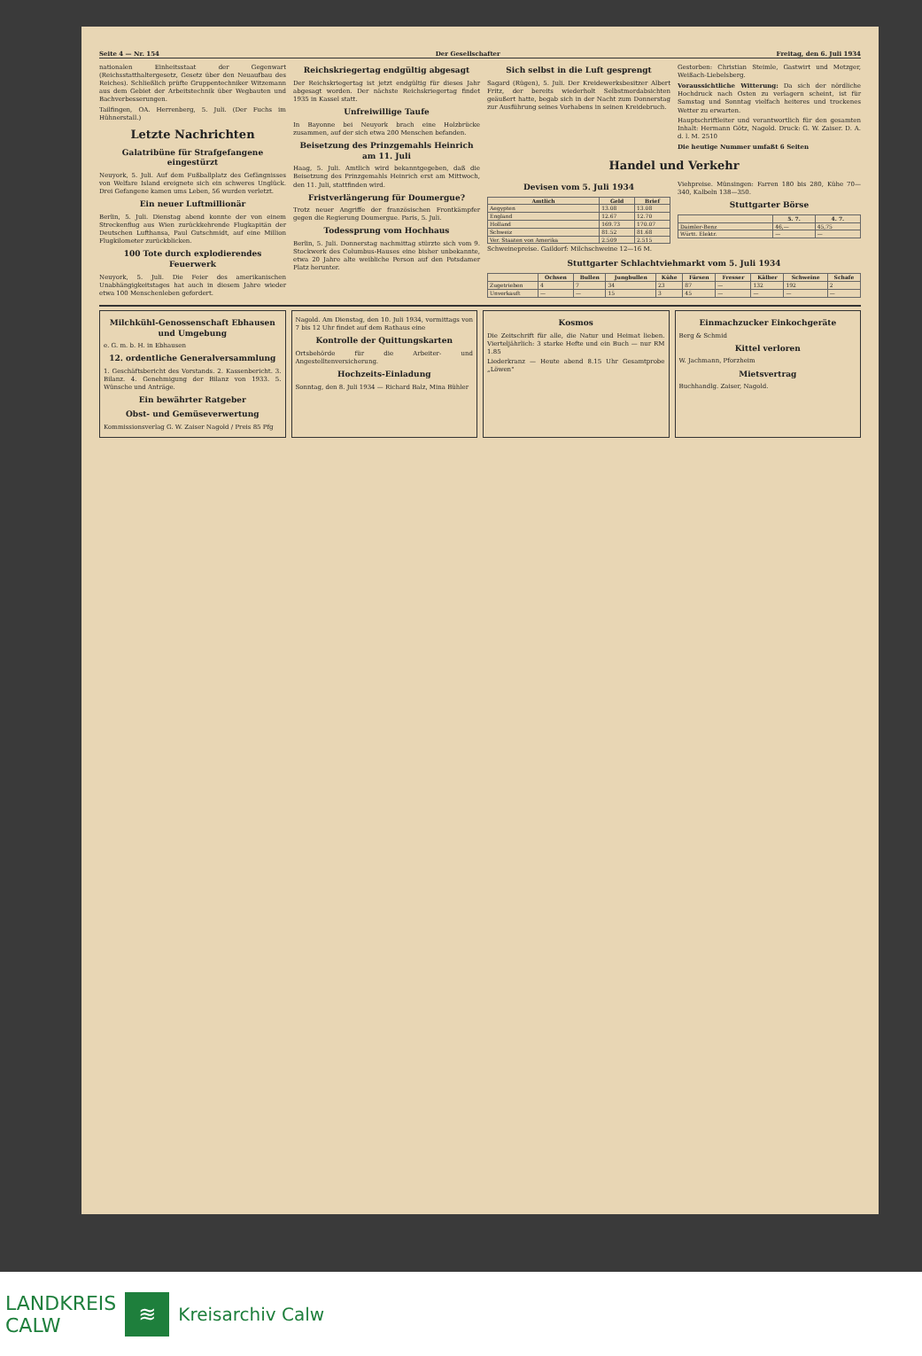Seite 4 — Nr. 154 Der Gesellschafter Freitag, den 6. Juli 1934
nationalen Einheitsstaat der Gegenwart (Reichsstatthaltergesetz, Gesetz über den Neuaufbau des Reiches). Schließlich prüfte Gruppentechniker Witzemann aus dem Gebiet der Arbeitstechnik über Wegbauten und Bachverbesserungen.
Tailfingen, OA. Herrenberg, 5. Juli. (Der Fuchs im Hühnerstall.)
Letzte Nachrichten
Galatribüne für Strafgefangene eingestürzt
Neuyork, 5. Juli. Auf dem Fußballplatz des Gefängnisses von Welfare Island ereignete sich ein schweres Unglück. Drei Gefangene kamen ums Leben, 56 wurden verletzt.
Ein neuer Luftmillionär
Berlin, 5. Juli. Dienstag abend konnte der von einem Streckenflug aus Wien zurückkehrende Flugkapitän der Deutschen Lufthansa, Paul Gutschmidt, auf eine Million Flugkilometer zurückblicken.
100 Tote durch explodierendes Feuerwerk
Neuyork, 5. Juli. Die Feier des amerikanischen Unabhängigkeitstages hat auch in diesem Jahre wieder etwa 100 Menschenleben gefordert.
Reichskriegertag endgültig abgesagt
Der Reichskriegertag ist jetzt endgültig für dieses Jahr abgesagt worden. Der nächste Reichskriegertag findet 1935 in Kassel statt.
Unfreiwillige Taufe
In Bayonne bei Neuyork brach eine Holzbrücke zusammen, auf der sich etwa 200 Menschen befanden.
Beisetzung des Prinzgemahls Heinrich am 11. Juli
Haag, 5. Juli. Amtlich wird bekanntgegeben, daß die Beisetzung des Prinzgemahls Heinrich erst am Mittwoch, den 11. Juli, stattfinden wird.
Fristverlängerung für Doumergue?
Trotz neuer Angriffe der französischen Frontkämpfer gegen die Regierung Doumergue. Paris, 5. Juli.
Todessprung vom Hochhaus
Berlin, 5. Juli. Donnerstag nachmittag stürzte sich vom 9. Stockwerk des Columbus-Hauses eine bisher unbekannte, etwa 20 Jahre alte weibliche Person auf den Potsdamer Platz herunter.
Sich selbst in die Luft gesprengt
Sagard (Rügen), 5. Juli. Der Kreidewerksbesitzer Albert Fritz, der bereits wiederholt Selbstmordabsichten geäußert hatte, begab sich in der Nacht zum Donnerstag zur Ausführung seines Vorhabens in seinen Kreidebruch.
Gestorben: Christian Steimle, Gastwirt und Metzger, Weißach-Liebelsberg.
Voraussichtliche Witterung: Da sich der nördliche Hochdruck nach Osten zu verlagern scheint, ist für Samstag und Sonntag vielfach heiteres und trockenes Wetter zu erwarten.
Hauptschriftleiter und verantwortlich für den gesamten Inhalt: Hermann Götz, Nagold. Druck: G. W. Zaiser. D. A. d. l. M. 2510
Die heutige Nummer umfaßt 6 Seiten
Handel und Verkehr
Devisen vom 5. Juli 1934
| Amtlich | Geld | Brief |
| --- | --- | --- |
| Aegypten | 13.08 | 13.08 |
| England | 12.67 | 12.70 |
| Holland | 169.73 | 170.07 |
| Schweiz | 81.52 | 81.68 |
| Ver. Staaten von Amerika | 2.509 | 2.515 |
Schweinepreise. Gaildorf: Milchschweine 12—16 M.
Viehpreise. Münsingen: Farren 180 bis 280, Kühe 70—340, Kalbeln 138—350.
Stuttgarter Börse
| | 5. 7. | 4. 7. |
| --- | --- | --- |
| Daimler-Benz | 46,— | 45,75 |
| Württ. Elektr. | — | — |
Stuttgarter Schlachtviehmarkt vom 5. Juli 1934
| | Ochsen | Bullen | Jungbullen | Kühe | Färsen | Fresser | Kälber | Schweine | Schafe |
| --- | --- | --- | --- | --- | --- | --- | --- | --- | --- |
| Zugetrieben | 4 | 7 | 34 | 23 | 87 | — | 132 | 192 | 2 |
| Unverkauft | — | — | 15 | 3 | 45 | — | — | — | — |
Milchkühl-Genossenschaft Ebhausen und Umgebung
e. G. m. b. H. in Ebhausen
12. ordentliche Generalversammlung
1. Geschäftsbericht des Vorstands. 2. Kassenbericht. 3. Bilanz. 4. Genehmigung der Bilanz von 1933. 5. Wünsche und Anträge.
Ein bewährter Ratgeber
Obst- und Gemüseverwertung
Kommissionsverlag G. W. Zaiser Nagold / Preis 85 Pfg
Nagold. Am Dienstag, den 10. Juli 1934, vormittags von 7 bis 12 Uhr findet auf dem Rathaus eine
Kontrolle der Quittungskarten
Ortsbehörde für die Arbeiter- und Angestelltenversicherung.
Hochzeits-Einladung
Sonntag, den 8. Juli 1934 — Richard Balz, Mina Bühler
Kosmos
Die Zeitschrift für alle, die Natur und Heimat lieben. Vierteljährlich: 3 starke Hefte und ein Buch — nur RM 1.85
Liederkranz — Heute abend 8.15 Uhr Gesamtprobe „Löwen"
Einmachzucker Einkochgeräte
Berg & Schmid
Kittel verloren
W. Jachmann, Pforzheim
Mietsvertrag
Buchhandlg. Zaiser, Nagold.
LANDKREIS
CALW ≋ Kreisarchiv Calw